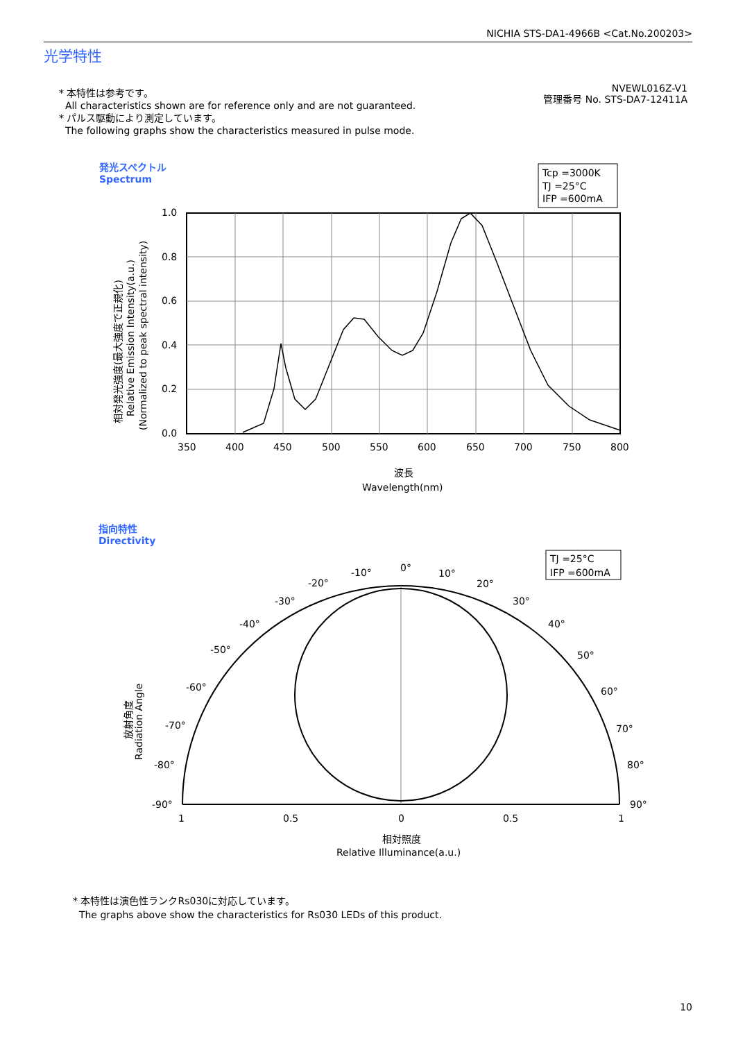NICHIA STS-DA1-4966B <Cat.No.200203>
光学特性
* 本特性は参考です。
All characteristics shown are for reference only and are not guaranteed.
* パルス駆動により測定しています。
The following graphs show the characteristics measured in pulse mode.
NVEWL016Z-V1
管理番号 No. STS-DA7-12411A
発光スペクトル
Spectrum
Tcp =3000K
TJ =25°C
IFP =600mA
1.0
0.8
0.6
0.4
0.2
0.0
350
400
450
500
550
600
650
700
750
800
波長
Wavelength(nm)
相対発光強度(最大強度で正規化)
Relative Emission Intensity(a.u.)
(Normalized to peak spectral intensity)
指向特性
Directivity
TJ =25°C
IFP =600mA
0°
10°
20°
30°
40°
50°
60°
70°
80°
90°
-10°
-20°
-30°
-40°
-50°
-60°
-70°
-80°
-90°
1
0.5
0
0.5
1
相対照度
Relative Illuminance(a.u.)
放射角度
Radiation Angle
* 本特性は演色性ランクRs030に対応しています。
The graphs above show the characteristics for Rs030 LEDs of this product.
10